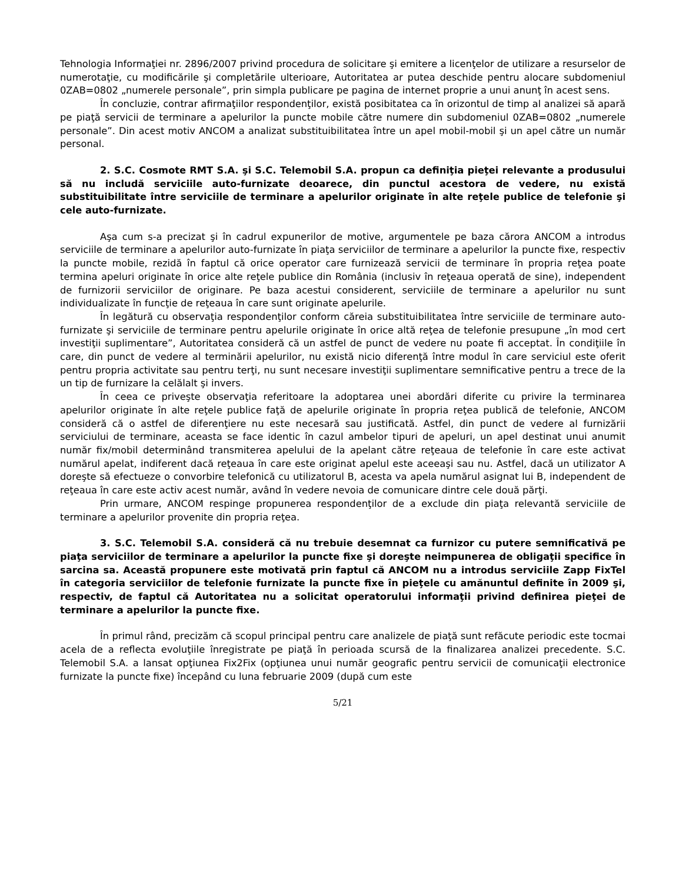Tehnologia Informaţiei nr. 2896/2007 privind procedura de solicitare şi emitere a licenţelor de utilizare a resurselor de numerotaţie, cu modificările şi completările ulterioare, Autoritatea ar putea deschide pentru alocare subdomeniul 0ZAB=0802 „numerele personale”, prin simpla publicare pe pagina de internet proprie a unui anunţ în acest sens.
În concluzie, contrar afirmaţiilor respondenţilor, există posibitatea ca în orizontul de timp al analizei să apară pe piaţă servicii de terminare a apelurilor la puncte mobile către numere din subdomeniul 0ZAB=0802 „numerele personale”. Din acest motiv ANCOM a analizat substituibilitatea între un apel mobil-mobil şi un apel către un număr personal.
2. S.C. Cosmote RMT S.A. şi S.C. Telemobil S.A. propun ca definiţia pieţei relevante a produsului să nu includă serviciile auto-furnizate deoarece, din punctul acestora de vedere, nu există substituibilitate între serviciile de terminare a apelurilor originate în alte reţele publice de telefonie şi cele auto-furnizate.
Aşa cum s-a precizat şi în cadrul expunerilor de motive, argumentele pe baza cărora ANCOM a introdus serviciile de terminare a apelurilor auto-furnizate în piaţa serviciilor de terminare a apelurilor la puncte fixe, respectiv la puncte mobile, rezidă în faptul că orice operator care furnizează servicii de terminare în propria reţea poate termina apeluri originate în orice alte reţele publice din România (inclusiv în reţeaua operată de sine), independent de furnizorii serviciilor de originare. Pe baza acestui considerent, serviciile de terminare a apelurilor nu sunt individualizate în funcţie de reţeaua în care sunt originate apelurile.
În legătură cu observaţia respondenţilor conform căreia substituibilitatea între serviciile de terminare auto-furnizate şi serviciile de terminare pentru apelurile originate în orice altă reţea de telefonie presupune „în mod cert investiţii suplimentare”, Autoritatea consideră că un astfel de punct de vedere nu poate fi acceptat. În condiţiile în care, din punct de vedere al terminării apelurilor, nu există nicio diferenţă între modul în care serviciul este oferit pentru propria activitate sau pentru terţi, nu sunt necesare investiţii suplimentare semnificative pentru a trece de la un tip de furnizare la celălalt şi invers.
În ceea ce priveşte observaţia referitoare la adoptarea unei abordări diferite cu privire la terminarea apelurilor originate în alte reţele publice faţă de apelurile originate în propria reţea publică de telefonie, ANCOM consideră că o astfel de diferenţiere nu este necesară sau justificată. Astfel, din punct de vedere al furnizării serviciului de terminare, aceasta se face identic în cazul ambelor tipuri de apeluri, un apel destinat unui anumit număr fix/mobil determinând transmiterea apelului de la apelant către reţeaua de telefonie în care este activat numărul apelat, indiferent dacă reţeaua în care este originat apelul este aceeaşi sau nu. Astfel, dacă un utilizator A doreşte să efectueze o convorbire telefonică cu utilizatorul B, acesta va apela numărul asignat lui B, independent de reţeaua în care este activ acest număr, având în vedere nevoia de comunicare dintre cele două părţi.
Prin urmare, ANCOM respinge propunerea respondenţilor de a exclude din piaţa relevantă serviciile de terminare a apelurilor provenite din propria reţea.
3. S.C. Telemobil S.A. consideră că nu trebuie desemnat ca furnizor cu putere semnificativă pe piaţa serviciilor de terminare a apelurilor la puncte fixe şi doreşte neimpunerea de obligaţii specifice în sarcina sa. Această propunere este motivată prin faptul că ANCOM nu a introdus serviciile Zapp FixTel în categoria serviciilor de telefonie furnizate la puncte fixe în pieţele cu amănuntul definite în 2009 şi, respectiv, de faptul că Autoritatea nu a solicitat operatorului informaţii privind definirea pieţei de terminare a apelurilor la puncte fixe.
În primul rând, precizăm că scopul principal pentru care analizele de piaţă sunt refăcute periodic este tocmai acela de a reflecta evoluţiile înregistrate pe piaţă în perioada scursă de la finalizarea analizei precedente. S.C. Telemobil S.A. a lansat opţiunea Fix2Fix (opţiunea unui număr geografic pentru servicii de comunicaţii electronice furnizate la puncte fixe) începând cu luna februarie 2009 (după cum este
5/21